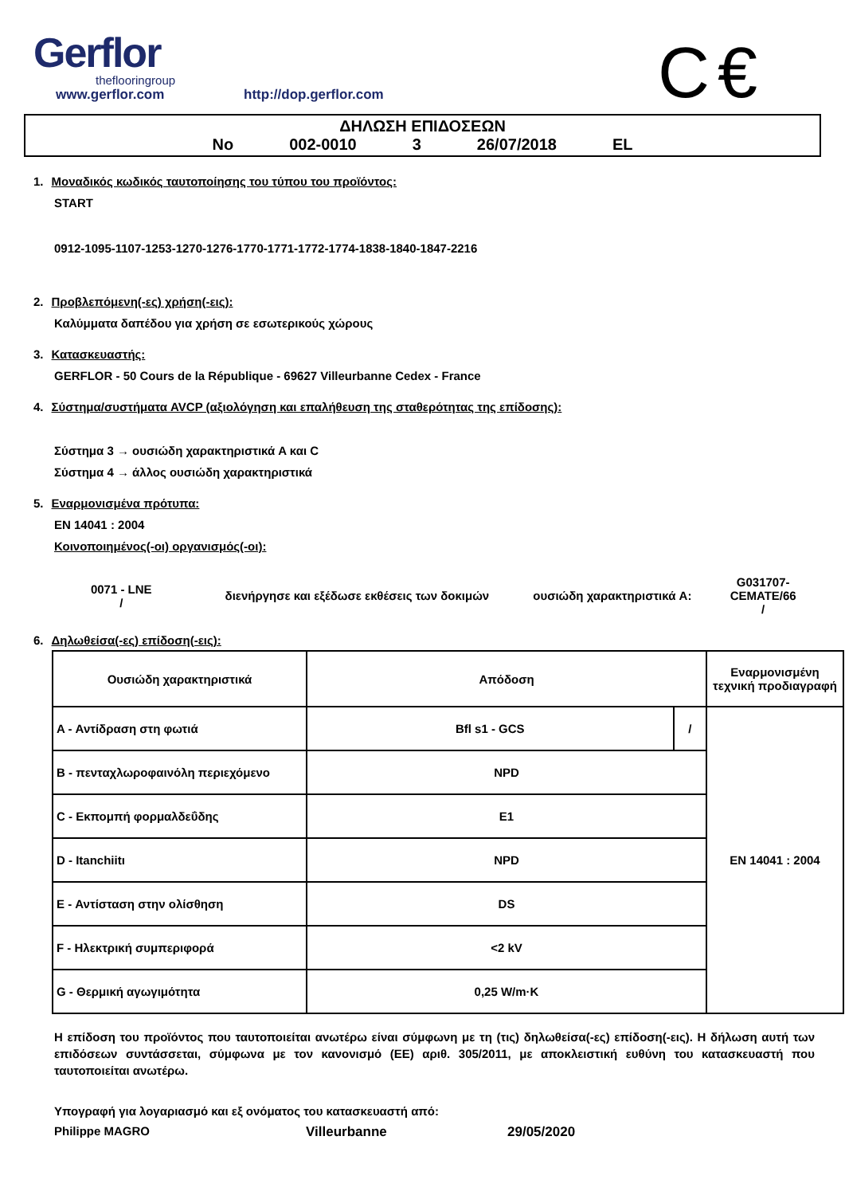C€
Gerflor
theflooringroup
www.gerflor.com http://dop.gerflor.com
ΔΗΛΩΣΗ ΕΠΙΔΟΣΕΩΝ
No 002-0010 3 26/07/2018 EL
1. Μοναδικός κωδικός ταυτοποίησης του τύπου του προϊόντος:
START
0912-1095-1107-1253-1270-1276-1770-1771-1772-1774-1838-1840-1847-2216
2. Προβλεπόμενη(-ες) χρήση(-εις):
Καλύμματα δαπέδου για χρήση σε εσωτερικούς χώρους
3. Κατασκευαστής:
GERFLOR - 50 Cours de la République - 69627 Villeurbanne Cedex - France
4. Σύστημα/συστήματα AVCP (αξιολόγηση και επαλήθευση της σταθερότητας της επίδοσης):
Σύστημα 3 → ουσιώδη χαρακτηριστικά A και C
Σύστημα 4 → άλλος ουσιώδη χαρακτηριστικά
5. Εναρμονισμένα πρότυπα:
EN 14041 : 2004
Κοινοποιημένος(-οι) οργανισμός(-οι):
0071 - LNE
/
διενήργησε και εξέδωσε εκθέσεις των δοκιμών ουσιώδη χαρακτηριστικά A:
G031707-CEMATE/66
/
6. Δηλωθείσα(-ες) επίδοση(-εις):
| Ουσιώδη χαρακτηριστικά | Απόδοση | | Εναρμονισμένη τεχνική προδιαγραφή |
| --- | --- | --- | --- |
| A - Αντίδραση στη φωτιά | Bfl s1 - GCS | / | EN 14041 : 2004 |
| B - πενταχλωροφαινόλη περιεχόμενο | NPD | | |
| C - Εκπομπή φορμαλδεΰδης | E1 | | |
| D - Itanchiitı | NPD | | |
| E - Αντίσταση στην ολίσθηση | DS | | |
| F - Ηλεκτρική συμπεριφορά | <2 kV | | |
| G - Θερμική αγωγιμότητα | 0,25 W/m·K | | |
Η επίδοση του προϊόντος που ταυτοποιείται ανωτέρω είναι σύμφωνη με τη (τις) δηλωθείσα(-ες) επίδοση(-εις). Η δήλωση αυτή των επιδόσεων συντάσσεται, σύμφωνα με τον κανονισμό (ΕΕ) αριθ. 305/2011, με αποκλειστική ευθύνη του κατασκευαστή που ταυτοποιείται ανωτέρω.
Υπογραφή για λογαριασμό και εξ ονόματος του κατασκευαστή από:
Philippe MAGRO Villeurbanne 29/05/2020